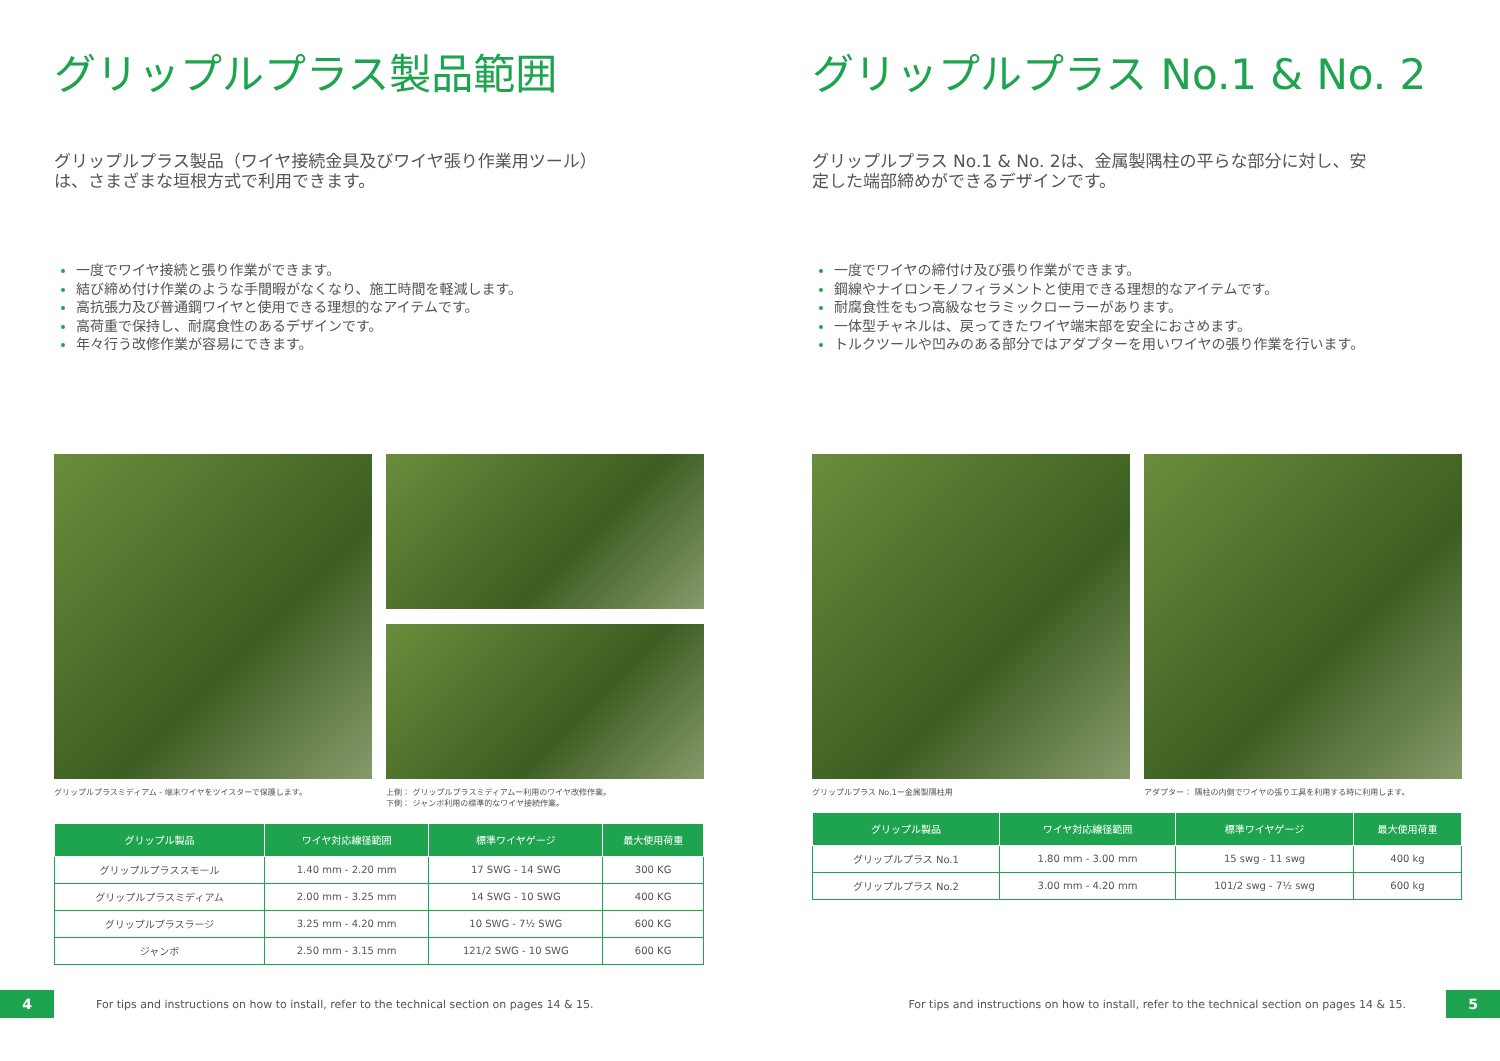グリップルプラス製品範囲
グリップルプラス製品（ワイヤ接続金具及びワイヤ張り作業用ツール）
は、さまざまな垣根方式で利用できます。
一度でワイヤ接続と張り作業ができます。
結び締め付け作業のような手間暇がなくなり、施工時間を軽減します。
高抗張力及び普通鋼ワイヤと使用できる理想的なアイテムです。
高荷重で保持し、耐腐食性のあるデザインです。
年々行う改修作業が容易にできます。
グリップルプラスミディアム - 端末ワイヤをツイスターで保護します。 上側： グリップルプラスミディアムー利用のワイヤ改修作業。
下側： ジャンボ利用の標準的なワイヤ接続作業。
| グリップル製品 | ワイヤ対応線径範囲 | 標準ワイヤゲージ | 最大使用荷重 |
| --- | --- | --- | --- |
| グリップルプラススモール | 1.40 mm - 2.20 mm | 17 SWG - 14 SWG | 300 KG |
| グリップルプラスミディアム | 2.00 mm - 3.25 mm | 14 SWG - 10 SWG | 400 KG |
| グリップルプラスラージ | 3.25 mm - 4.20 mm | 10 SWG - 7½ SWG | 600 KG |
| ジャンボ | 2.50 mm - 3.15 mm | 121/2 SWG - 10 SWG | 600 KG |
4
For tips and instructions on how to install, refer to the technical section on pages 14 & 15.
グリップルプラス No.1 & No. 2
グリップルプラス No.1 & No. 2は、金属製隅柱の平らな部分に対し、安
定した端部締めができるデザインです。
一度でワイヤの締付け及び張り作業ができます。
鋼線やナイロンモノフィラメントと使用できる理想的なアイテムです。
耐腐食性をもつ高級なセラミックローラーがあります。
一体型チャネルは、戻ってきたワイヤ端末部を安全におさめます。
トルクツールや凹みのある部分ではアダプターを用いワイヤの張り作業を行います。
グリップルプラス No.1ー金属製隅柱用 アダプター： 隅柱の内側でワイヤの張り工具を利用する時に利用します。
| グリップル製品 | ワイヤ対応線径範囲 | 標準ワイヤゲージ | 最大使用荷重 |
| --- | --- | --- | --- |
| グリップルプラス No.1 | 1.80 mm - 3.00 mm | 15 swg - 11 swg | 400 kg |
| グリップルプラス No.2 | 3.00 mm - 4.20 mm | 101/2 swg - 7½ swg | 600 kg |
For tips and instructions on how to install, refer to the technical section on pages 14 & 15.
5